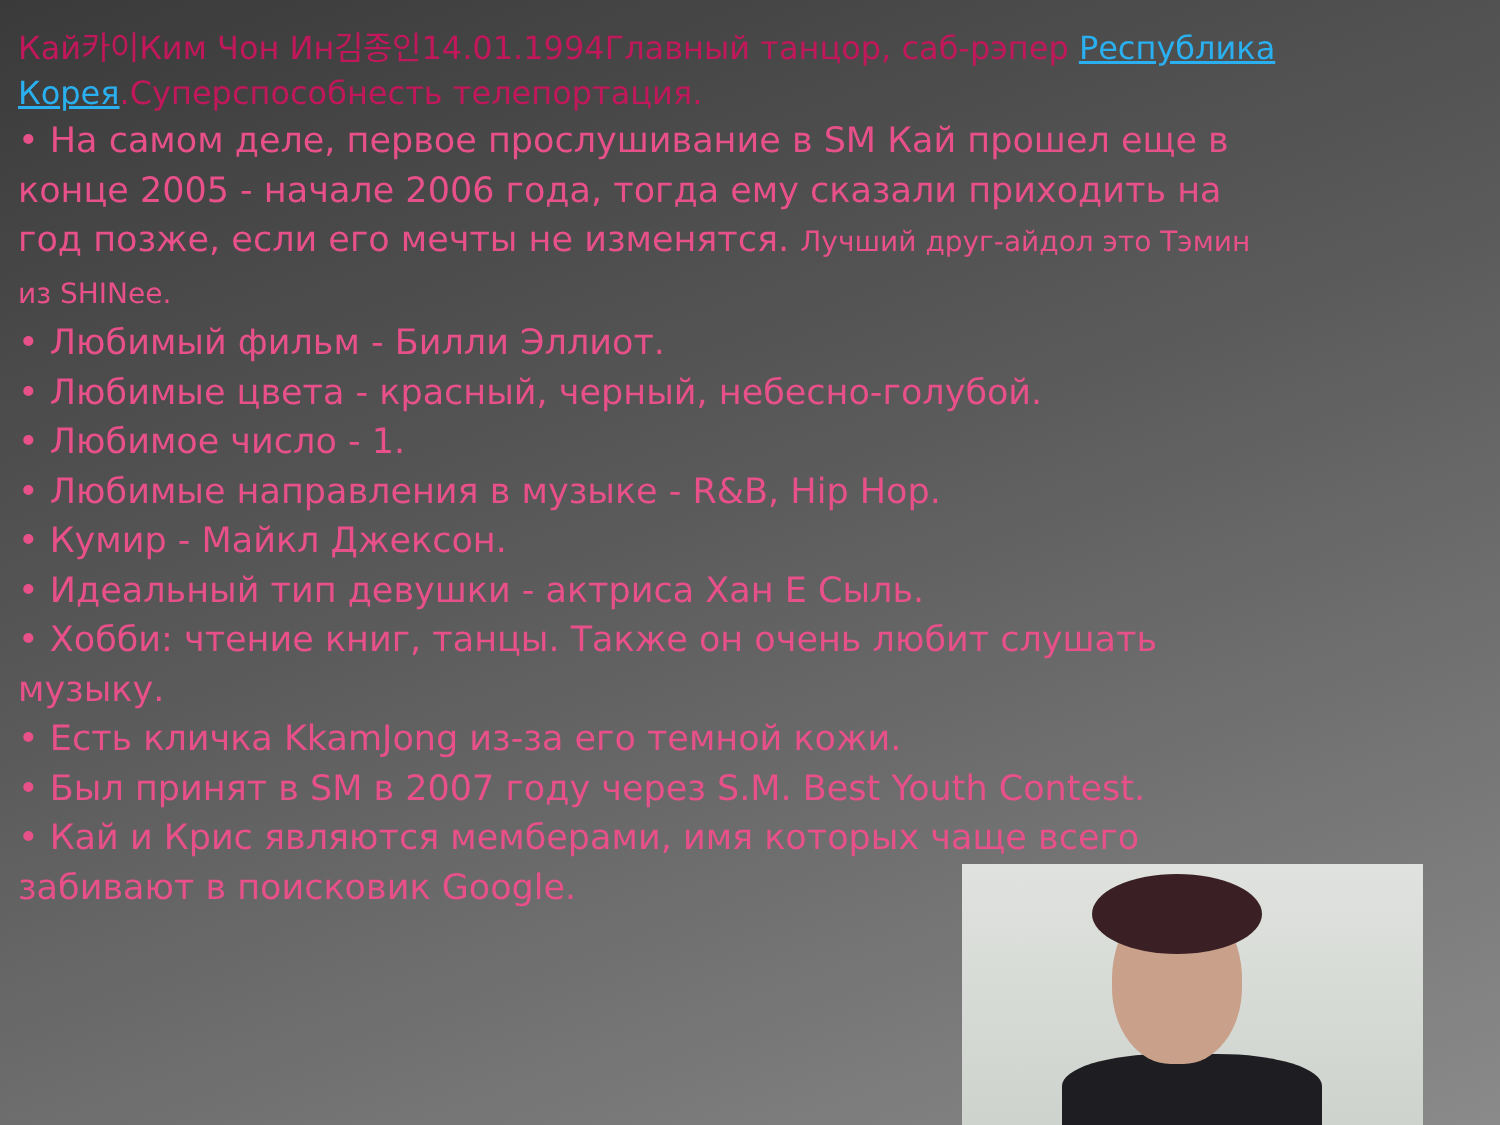Кай카이Ким Чон Ин김종인14.01.1994Главный танцор, саб-рэпер Республика Корея.Суперспособнесть телепортация.
• На самом деле, первое прослушивание в SM Кай прошел еще в конце 2005 - начале 2006 года, тогда ему сказали приходить на год позже, если его мечты не изменятся. Лучший друг-айдол это Тэмин из SHINee.
• Любимый фильм - Билли Эллиот.
• Любимые цвета - красный, черный, небесно-голубой.
• Любимое число - 1.
• Любимые направления в музыке - R&B, Hip Hop.
• Кумир - Майкл Джексон.
• Идеальный тип девушки - актриса Хан Е Сыль.
• Хобби: чтение книг, танцы. Также он очень любит слушать музыку.
• Есть кличка KkamJong из-за его темной кожи.
• Был принят в SM в 2007 году через S.M. Best Youth Contest.
• Кай и Крис являются мемберами, имя которых чаще всего забивают в поисковик Google.